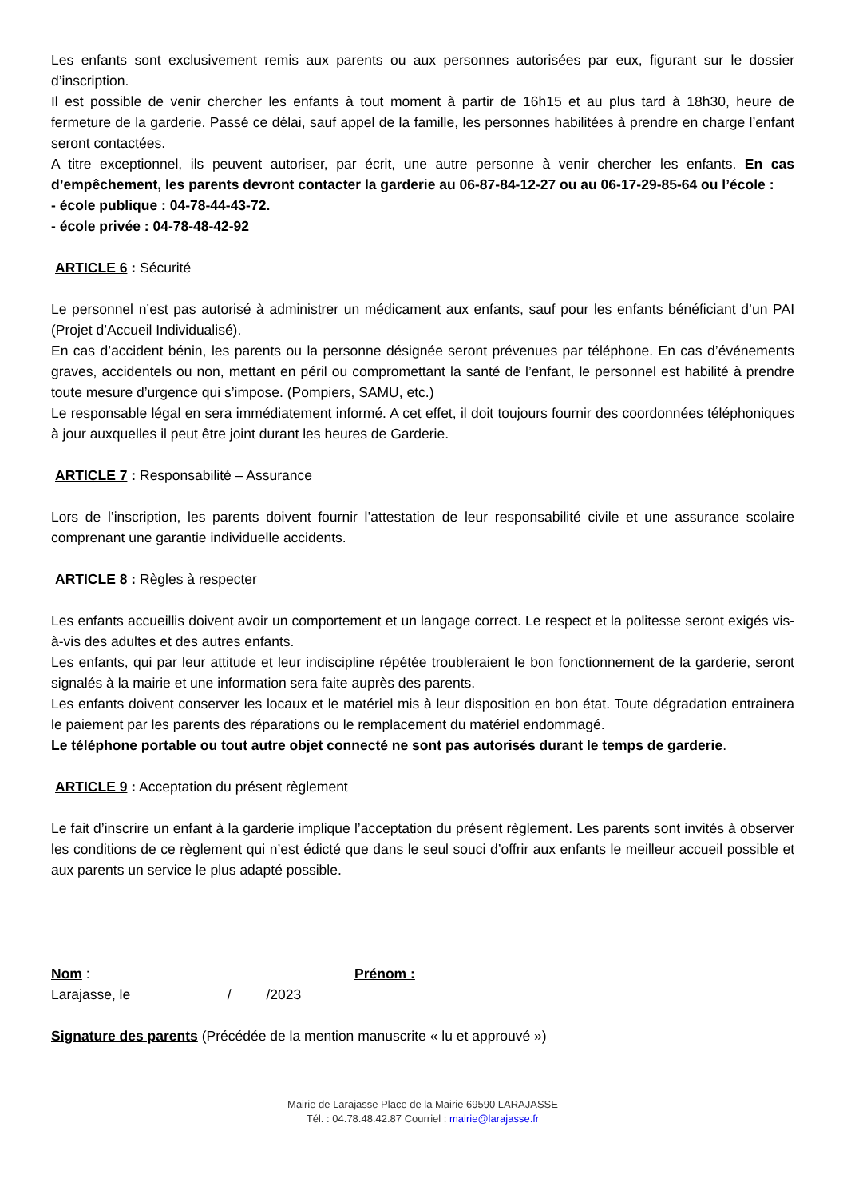Les enfants sont exclusivement remis aux parents ou aux personnes autorisées par eux, figurant sur le dossier d’inscription.
Il est possible de venir chercher les enfants à tout moment à partir de 16h15 et au plus tard à 18h30, heure de fermeture de la garderie. Passé ce délai, sauf appel de la famille, les personnes habilitées à prendre en charge l’enfant seront contactées.
A titre exceptionnel, ils peuvent autoriser, par écrit, une autre personne à venir chercher les enfants. En cas d’empêchement, les parents devront contacter la garderie au 06-87-84-12-27 ou au 06-17-29-85-64 ou l’école :
- école publique : 04-78-44-43-72.
- école privée : 04-78-48-42-92
ARTICLE 6 : Sécurité
Le personnel n’est pas autorisé à administrer un médicament aux enfants, sauf pour les enfants bénéficiant d’un PAI (Projet d’Accueil Individualisé).
En cas d’accident bénin, les parents ou la personne désignée seront prévenues par téléphone. En cas d’événements graves, accidentels ou non, mettant en péril ou compromettant la santé de l’enfant, le personnel est habilité à prendre toute mesure d’urgence qui s’impose. (Pompiers, SAMU, etc.)
Le responsable légal en sera immédiatement informé. A cet effet, il doit toujours fournir des coordonnées téléphoniques à jour auxquelles il peut être joint durant les heures de Garderie.
ARTICLE 7 : Responsabilité – Assurance
Lors de l’inscription, les parents doivent fournir l’attestation de leur responsabilité civile et une assurance scolaire comprenant une garantie individuelle accidents.
ARTICLE 8 : Règles à respecter
Les enfants accueillis doivent avoir un comportement et un langage correct. Le respect et la politesse seront exigés vis-à-vis des adultes et des autres enfants.
Les enfants, qui par leur attitude et leur indiscipline répétée troubleraient le bon fonctionnement de la garderie, seront signalés à la mairie et une information sera faite auprès des parents.
Les enfants doivent conserver les locaux et le matériel mis à leur disposition en bon état. Toute dégradation entrainera le paiement par les parents des réparations ou le remplacement du matériel endommagé.
Le téléphone portable ou tout autre objet connecté ne sont pas autorisés durant le temps de garderie.
ARTICLE 9 : Acceptation du présent règlement
Le fait d’inscrire un enfant à la garderie implique l’acceptation du présent règlement. Les parents sont invités à observer les conditions de ce règlement qui n’est édicté que dans le seul souci d’offrir aux enfants le meilleur accueil possible et aux parents un service le plus adapté possible.
Nom : Prénom :
Larajasse, le / /2023
Signature des parents (Précédée de la mention manuscrite « lu et approuvé »)
Mairie de Larajasse Place de la Mairie 69590 LARAJASSE
Tél. : 04.78.48.42.87 Courriel : mairie@larajasse.fr